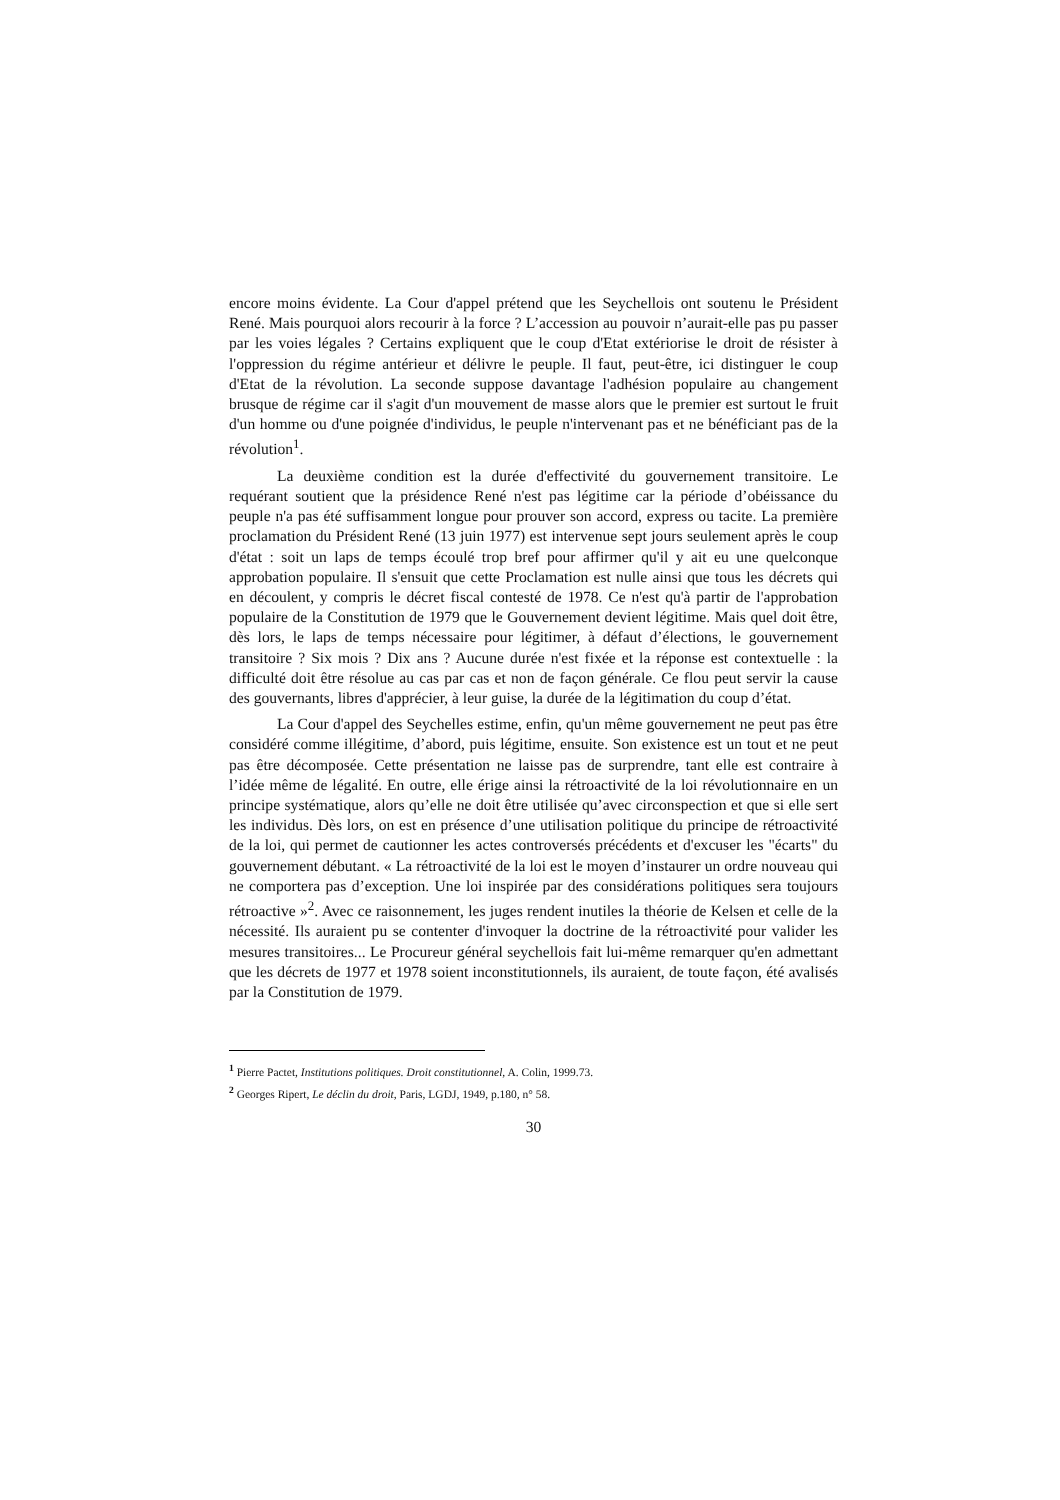encore moins évidente. La Cour d'appel prétend que les Seychellois ont soutenu le Président René. Mais pourquoi alors recourir à la force ? L’accession au pouvoir n’aurait-elle pas pu passer par les voies légales ? Certains expliquent que le coup d'Etat extériorise le droit de résister à l'oppression du régime antérieur et délivre le peuple. Il faut, peut-être, ici distinguer le coup d'Etat de la révolution. La seconde suppose davantage l'adhésion populaire au changement brusque de régime car il s'agit d'un mouvement de masse alors que le premier est surtout le fruit d'un homme ou d'une poignée d'individus, le peuple n'intervenant pas et ne bénéficiant pas de la révolution<sup>1</sup>.
La deuxième condition est la durée d'effectivité du gouvernement transitoire. Le requérant soutient que la présidence René n'est pas légitime car la période d’obéissance du peuple n'a pas été suffisamment longue pour prouver son accord, express ou tacite. La première proclamation du Président René (13 juin 1977) est intervenue sept jours seulement après le coup d'état : soit un laps de temps écoulé trop bref pour affirmer qu'il y ait eu une quelconque approbation populaire. Il s'ensuit que cette Proclamation est nulle ainsi que tous les décrets qui en découlent, y compris le décret fiscal contesté de 1978. Ce n'est qu'à partir de l'approbation populaire de la Constitution de 1979 que le Gouvernement devient légitime. Mais quel doit être, dès lors, le laps de temps nécessaire pour légitimer, à défaut d’élections, le gouvernement transitoire ? Six mois ? Dix ans ? Aucune durée n'est fixée et la réponse est contextuelle : la difficulté doit être résolue au cas par cas et non de façon générale. Ce flou peut servir la cause des gouvernants, libres d'apprécier, à leur guise, la durée de la légitimation du coup d’état.
La Cour d'appel des Seychelles estime, enfin, qu'un même gouvernement ne peut pas être considéré comme illégitime, d’abord, puis légitime, ensuite. Son existence est un tout et ne peut pas être décomposée. Cette présentation ne laisse pas de surprendre, tant elle est contraire à l’idée même de légalité. En outre, elle érige ainsi la rétroactivité de la loi révolutionnaire en un principe systématique, alors qu’elle ne doit être utilisée qu’avec circonspection et que si elle sert les individus. Dès lors, on est en présence d’une utilisation politique du principe de rétroactivité de la loi, qui permet de cautionner les actes controversés précédents et d'excuser les "écarts" du gouvernement débutant. « La rétroactivité de la loi est le moyen d’instaurer un ordre nouveau qui ne comportera pas d’exception. Une loi inspirée par des considérations politiques sera toujours rétroactive »<sup>2</sup>. Avec ce raisonnement, les juges rendent inutiles la théorie de Kelsen et celle de la nécessité. Ils auraient pu se contenter d'invoquer la doctrine de la rétroactivité pour valider les mesures transitoires... Le Procureur général seychellois fait lui-même remarquer qu'en admettant que les décrets de 1977 et 1978 soient inconstitutionnels, ils auraient, de toute façon, été avalisés par la Constitution de 1979.
<sup>1</sup> Pierre Pactet, Institutions politiques. Droit constitutionnel, A. Colin, 1999.73.
<sup>2</sup> Georges Ripert, Le déclin du droit, Paris, LGDJ, 1949, p.180, n° 58.
30